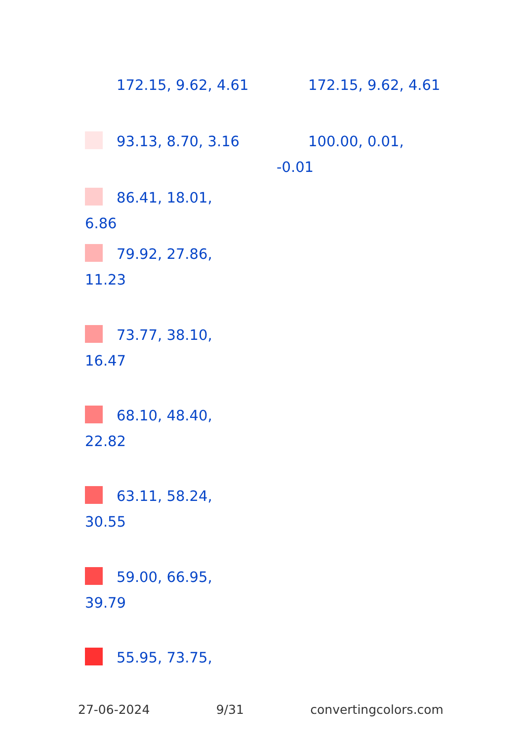172.15, 9.62, 4.61 172.15, 9.62, 4.61
93.13, 8.70, 3.16
100.00, 0.01,
-0.01
86.41, 18.01, 6.86
79.92, 27.86,
11.23
73.77, 38.10,
16.47
68.10, 48.40,
22.82
63.11, 58.24,
30.55
59.00, 66.95,
39.79
55.95, 73.75,
27-06-2024 9/31 convertingcolors.com